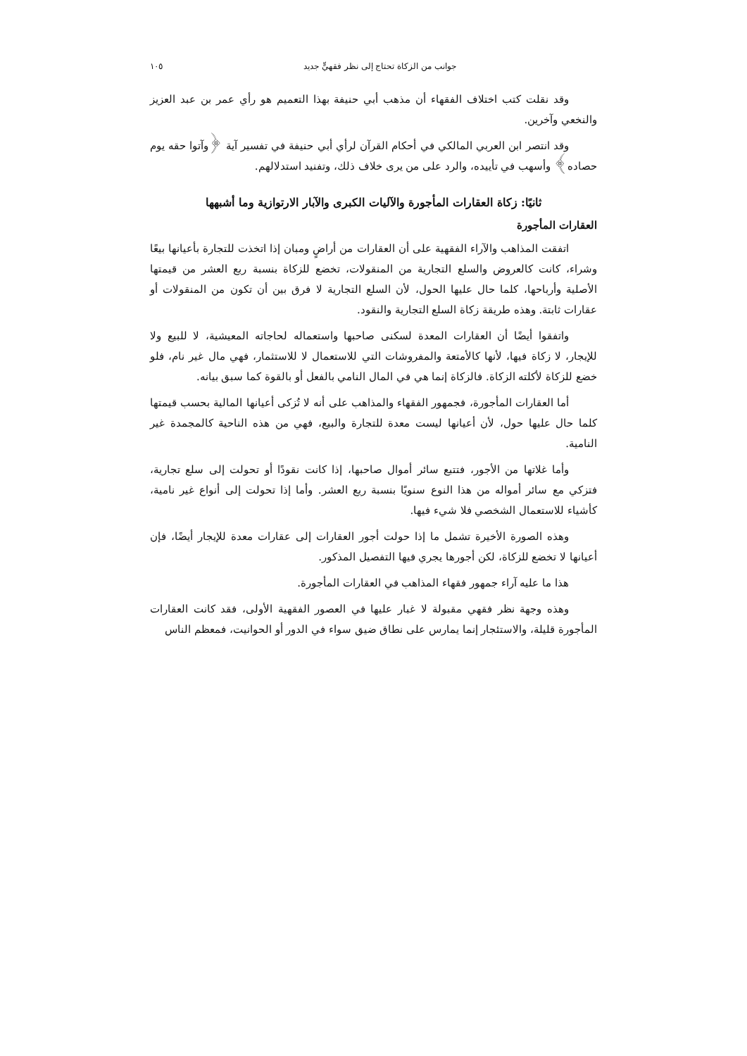جوانب من الزكاة تحتاج إلى نظر فقهيٍّ جديد ١٠٥
وقد نقلت كتب اختلاف الفقهاء أن مذهب أبي حنيفة بهذا التعميم هو رأي عمر بن عبد العزيز والنخعي وآخرين.
وقد انتصر ابن العربي المالكي في أحكام القرآن لرأي أبي حنيفة في تفسير آية ﴿وآتوا حقه يوم حصاده﴾ وأسهب في تأييده، والرد على من يرى خلاف ذلك، وتفنيد استدلالهم.
ثانيًا: زكاة العقارات المأجورة والآليات الكبرى والآبار الارتوازية وما أشبهها
العقارات المأجورة
اتفقت المذاهب والآراء الفقهية على أن العقارات من أراضٍ ومبان إذا اتخذت للتجارة بأعيانها بيعًا وشراء، كانت كالعروض والسلع التجارية من المنقولات، تخضع للزكاة بنسبة ربع العشر من قيمتها الأصلية وأرباحها، كلما حال عليها الحول، لأن السلع التجارية لا فرق بين أن تكون من المنقولات أو عقارات ثابتة. وهذه طريقة زكاة السلع التجارية والنقود.
واتفقوا أيضًا أن العقارات المعدة لسكنى صاحبها واستعماله لحاجاته المعيشية، لا للبيع ولا للإيجار، لا زكاة فيها، لأنها كالأمتعة والمفروشات التي للاستعمال لا للاستثمار، فهي مال غير نام، فلو خضع للزكاة لأكلته الزكاة. فالزكاة إنما هي في المال النامي بالفعل أو بالقوة كما سبق بيانه.
أما العقارات المأجورة، فجمهور الفقهاء والمذاهب على أنه لا تُزكى أعيانها المالية بحسب قيمتها كلما حال عليها حول، لأن أعيانها ليست معدة للتجارة والبيع، فهي من هذه الناحية كالمجمدة غير النامية.
وأما غلاتها من الأجور، فتتبع سائر أموال صاحبها، إذا كانت نقودًا أو تحولت إلى سلع تجارية، فتزكي مع سائر أمواله من هذا النوع سنويًا بنسبة ربع العشر. وأما إذا تحولت إلى أنواع غير نامية، كأشياء للاستعمال الشخصي فلا شيء فيها.
وهذه الصورة الأخيرة تشمل ما إذا حولت أجور العقارات إلى عقارات معدة للإيجار أيضًا، فإن أعيانها لا تخضع للزكاة، لكن أجورها يجري فيها التفصيل المذكور.
هذا ما عليه آراء جمهور فقهاء المذاهب في العقارات المأجورة.
وهذه وجهة نظر فقهي مقبولة لا غبار عليها في العصور الفقهية الأولى، فقد كانت العقارات المأجورة قليلة، والاستئجار إنما يمارس على نطاق ضيق سواء في الدور أو الحوانيت، فمعظم الناس